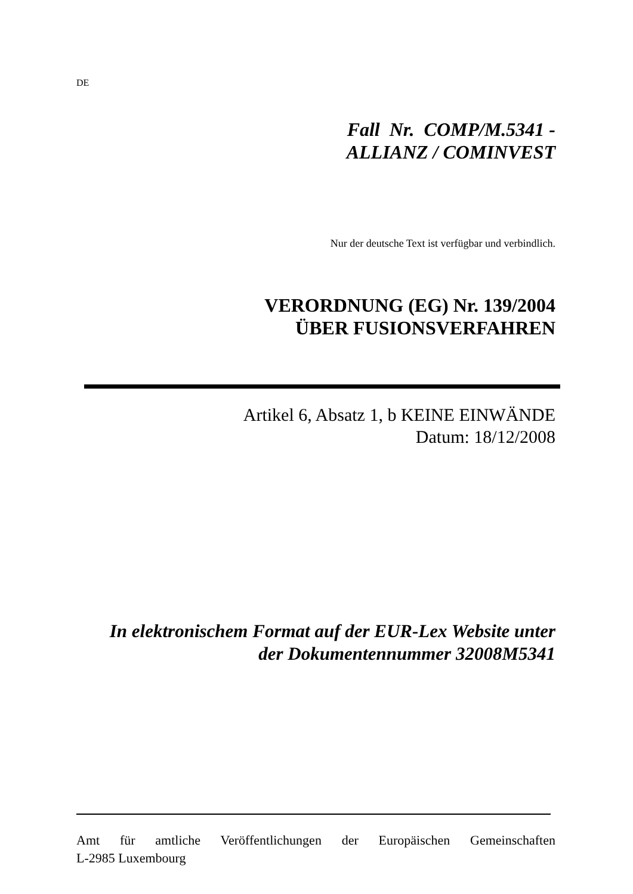DE
Fall Nr. COMP/M.5341 -
ALLIANZ / COMINVEST
Nur der deutsche Text ist verfügbar und verbindlich.
VERORDNUNG (EG) Nr. 139/2004
ÜBER FUSIONSVERFAHREN
Artikel 6, Absatz 1, b KEINE EINWÄNDE
Datum: 18/12/2008
In elektronischem Format auf der EUR-Lex Website unter
der Dokumentennummer 32008M5341
Amt für amtliche Veröffentlichungen der Europäischen Gemeinschaften
L-2985 Luxembourg